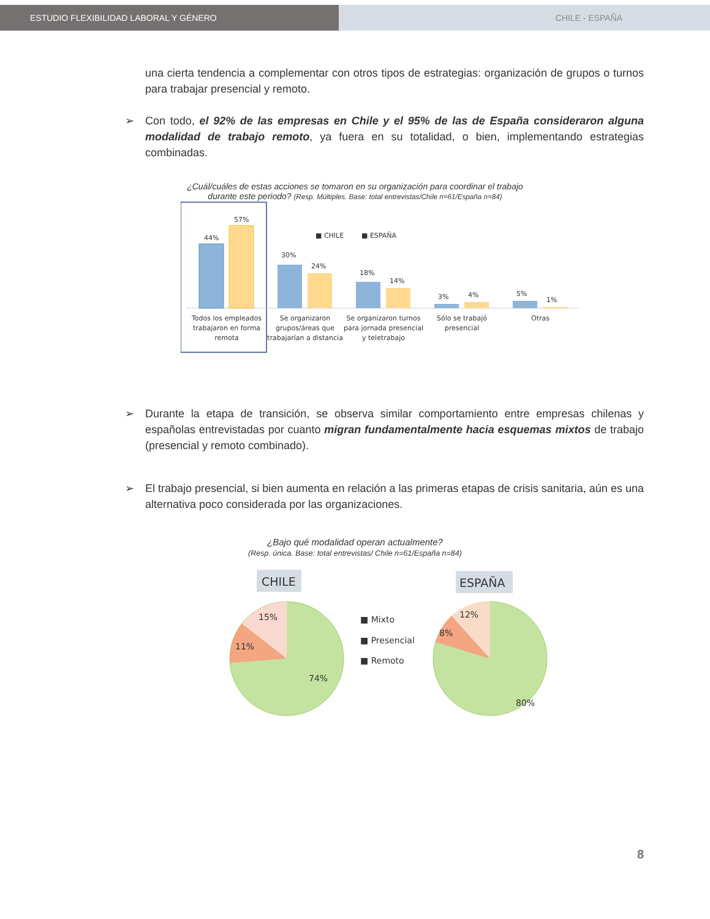ESTUDIO FLEXIBILIDAD LABORAL Y GÉNERO CHILE - ESPAÑA
una cierta tendencia a complementar con otros tipos de estrategias: organización de grupos o turnos para trabajar presencial y remoto.
➢ Con todo, el 92% de las empresas en Chile y el 95% de las de España consideraron alguna modalidad de trabajo remoto, ya fuera en su totalidad, o bien, implementando estrategias combinadas.
¿Cuál/cuáles de estas acciones se tomaron en su organización para coordinar el trabajo
durante este periodo? (Resp. Múltiples. Base: total entrevistas/Chile n=61/España n=84)
■ CHILE
■ ESPAÑA
44%
57%
30%
24%
18%
14%
3%
4%
5%
1%
Todos los empleados
trabajaron en forma
remota
Se organizaron
grupos/áreas que
trabajarían a distancia
Se organizaron turnos
para jornada presencial
y teletrabajo
Sólo se trabajó
presencial
Otras
➢ Durante la etapa de transición, se observa similar comportamiento entre empresas chilenas y españolas entrevistadas por cuanto migran fundamentalmente hacia esquemas mixtos de trabajo (presencial y remoto combinado).
➢ El trabajo presencial, si bien aumenta en relación a las primeras etapas de crisis sanitaria, aún es una alternativa poco considerada por las organizaciones.
¿Bajo qué modalidad operan actualmente?
(Resp. única. Base: total entrevistas/ Chile n=61/España n=84)
CHILE
ESPAÑA
15%
11%
74%
■ Mixto
■ Presencial
■ Remoto
12%
8%
80%
8